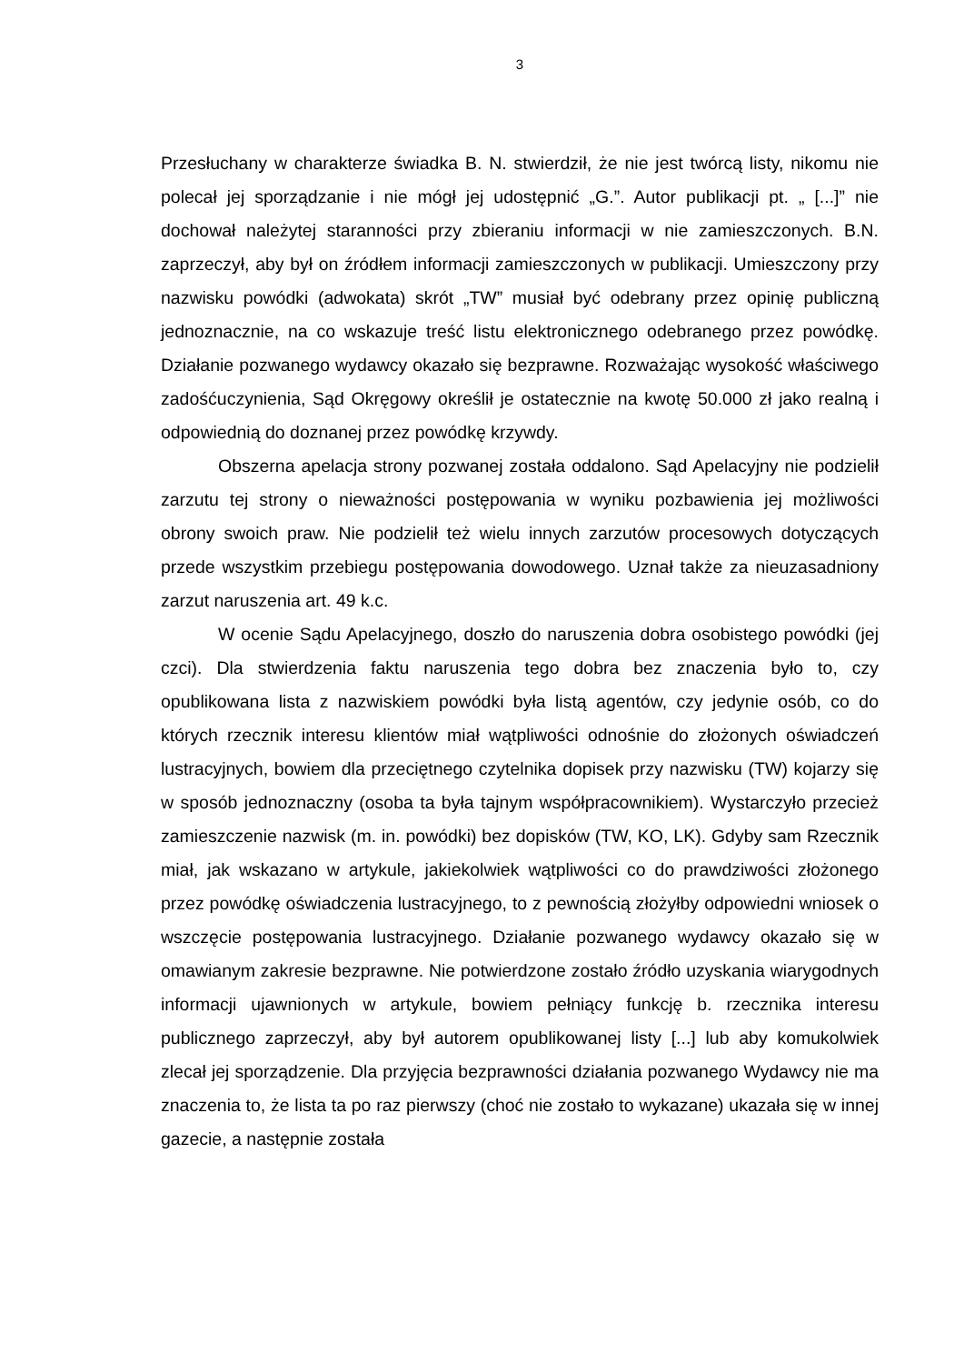3
Przesłuchany w charakterze świadka B. N. stwierdził, że nie jest twórcą listy, nikomu nie polecał jej sporządzanie i nie mógł jej udostępnić „G.”. Autor publikacji pt. „ [...]” nie dochował należytej staranności przy zbieraniu informacji w nie zamieszczonych. B.N. zaprzeczył, aby był on źródłem informacji zamieszczonych w publikacji. Umieszczony przy nazwisku powódki (adwokata) skrót „TW” musiał być odebrany przez opinię publiczną jednoznacznie, na co wskazuje treść listu elektronicznego odebranego przez powódkę. Działanie pozwanego wydawcy okazało się bezprawne. Rozważając wysokość właściwego zadośćuczynienia, Sąd Okręgowy określił je ostatecznie na kwotę 50.000 zł jako realną i odpowiednią do doznanej przez powódkę krzywdy.
Obszerna apelacja strony pozwanej została oddalono. Sąd Apelacyjny nie podzielił zarzutu tej strony o nieważności postępowania w wyniku pozbawienia jej możliwości obrony swoich praw. Nie podzielił też wielu innych zarzutów procesowych dotyczących przede wszystkim przebiegu postępowania dowodowego. Uznał także za nieuzasadniony zarzut naruszenia art. 49 k.c.
W ocenie Sądu Apelacyjnego, doszło do naruszenia dobra osobistego powódki (jej czci). Dla stwierdzenia faktu naruszenia tego dobra bez znaczenia było to, czy opublikowana lista z nazwiskiem powódki była listą agentów, czy jedynie osób, co do których rzecznik interesu klientów miał wątpliwości odnośnie do złożonych oświadczeń lustracyjnych, bowiem dla przeciętnego czytelnika dopisek przy nazwisku (TW) kojarzy się w sposób jednoznaczny (osoba ta była tajnym współpracownikiem). Wystarczyło przecież zamieszczenie nazwisk (m. in. powódki) bez dopisków (TW, KO, LK). Gdyby sam Rzecznik miał, jak wskazano w artykule, jakiekolwiek wątpliwości co do prawdziwości złożonego przez powódkę oświadczenia lustracyjnego, to z pewnością złożyłby odpowiedni wniosek o wszczęcie postępowania lustracyjnego. Działanie pozwanego wydawcy okazało się w omawianym zakresie bezprawne. Nie potwierdzone zostało źródło uzyskania wiarygodnych informacji ujawnionych w artykule, bowiem pełniący funkcję b. rzecznika interesu publicznego zaprzeczył, aby był autorem opublikowanej listy [...] lub aby komukolwiek zlecał jej sporządzenie. Dla przyjęcia bezprawności działania pozwanego Wydawcy nie ma znaczenia to, że lista ta po raz pierwszy (choć nie zostało to wykazane) ukazała się w innej gazecie, a następnie została